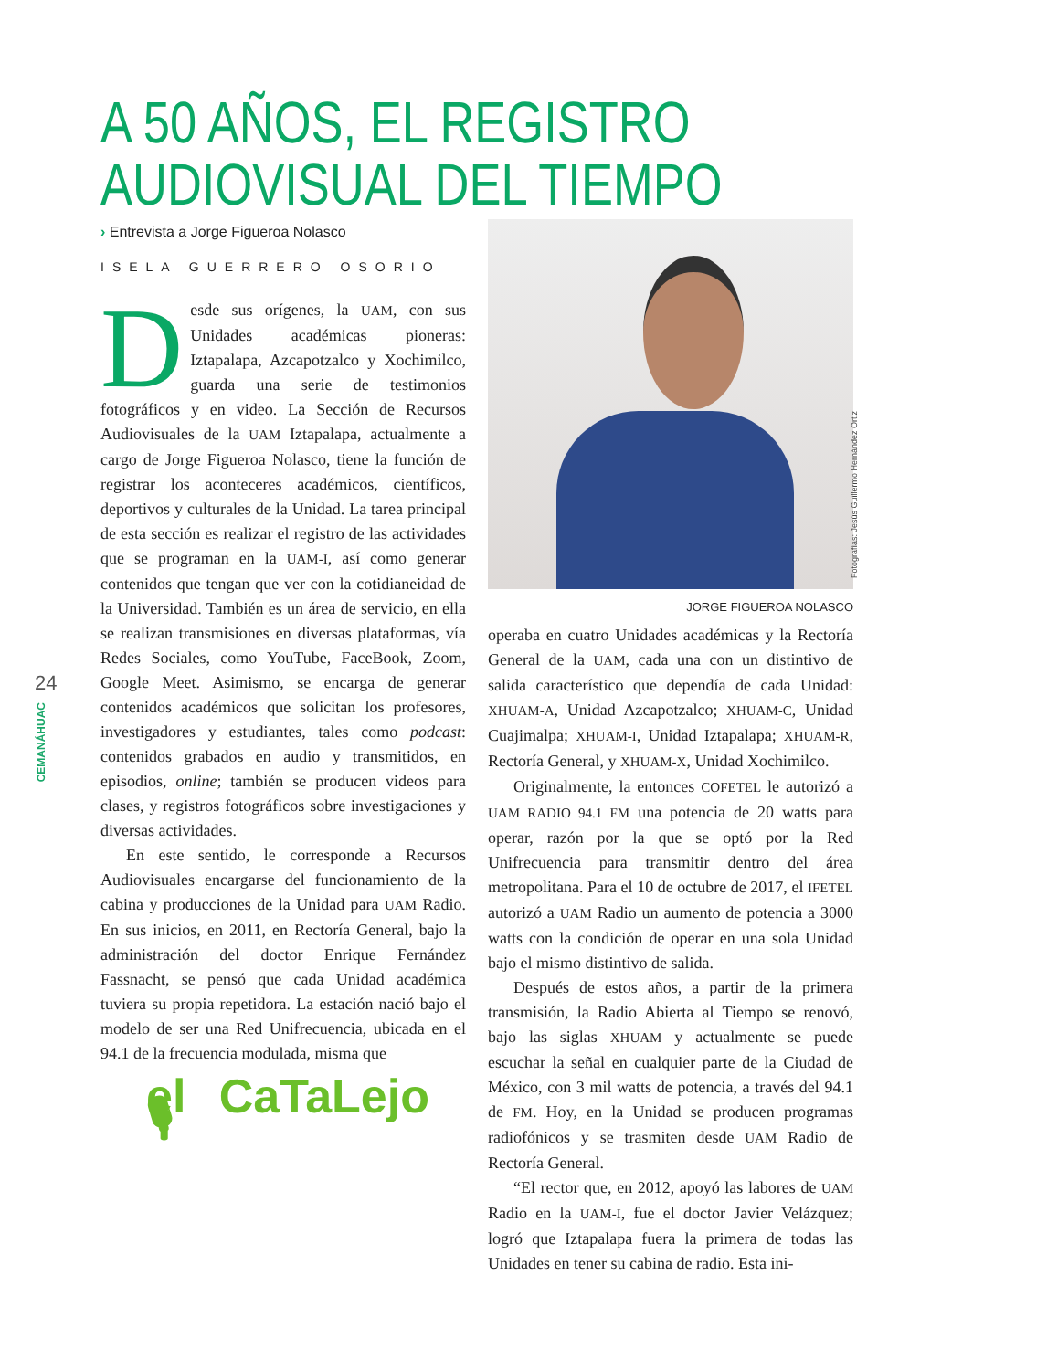24
CEMANÁHUAC
A 50 AÑOS, EL REGISTRO
AUDIOVISUAL DEL TIEMPO
› Entrevista a Jorge Figueroa Nolasco
ISELA GUERRERO OSORIO
Desde sus orígenes, la UAM, con sus Unidades académicas pioneras: Iztapalapa, Azcapotzalco y Xochimilco, guarda una serie de testimonios fotográficos y en video. La Sección de Recursos Audiovisuales de la UAM Iztapalapa, actualmente a cargo de Jorge Figueroa Nolasco, tiene la función de registrar los aconteceres académicos, científicos, deportivos y culturales de la Unidad. La tarea principal de esta sección es realizar el registro de las actividades que se programan en la UAM-I, así como generar contenidos que tengan que ver con la cotidianeidad de la Universidad. También es un área de servicio, en ella se realizan transmisiones en diversas plataformas, vía Redes Sociales, como YouTube, FaceBook, Zoom, Google Meet. Asimismo, se encarga de generar contenidos académicos que solicitan los profesores, investigadores y estudiantes, tales como podcast: contenidos grabados en audio y transmitidos, en episodios, online; también se producen videos para clases, y registros fotográficos sobre investigaciones y diversas actividades.
En este sentido, le corresponde a Recursos Audiovisuales encargarse del funcionamiento de la cabina y producciones de la Unidad para UAM Radio. En sus inicios, en 2011, en Rectoría General, bajo la administración del doctor Enrique Fernández Fassnacht, se pensó que cada Unidad académica tuviera su propia repetidora. La estación nació bajo el modelo de ser una Red Unifrecuencia, ubicada en el 94.1 de la frecuencia modulada, misma que
el CaTaLejo 🎙
JORGE FIGUEROA NOLASCO
operaba en cuatro Unidades académicas y la Rectoría General de la UAM, cada una con un distintivo de salida característico que dependía de cada Unidad: XHUAM-A, Unidad Azcapotzalco; XHUAM-C, Unidad Cuajimalpa; XHUAM-I, Unidad Iztapalapa; XHUAM-R, Rectoría General, y XHUAM-X, Unidad Xochimilco.
Originalmente, la entonces COFETEL le autorizó a UAM RADIO 94.1 FM una potencia de 20 watts para operar, razón por la que se optó por la Red Unifrecuencia para transmitir dentro del área metropolitana. Para el 10 de octubre de 2017, el IFETEL autorizó a UAM Radio un aumento de potencia a 3000 watts con la condición de operar en una sola Unidad bajo el mismo distintivo de salida.
Después de estos años, a partir de la primera transmisión, la Radio Abierta al Tiempo se renovó, bajo las siglas XHUAM y actualmente se puede escuchar la señal en cualquier parte de la Ciudad de México, con 3 mil watts de potencia, a través del 94.1 de FM. Hoy, en la Unidad se producen programas radiofónicos y se trasmiten desde UAM Radio de Rectoría General.
“El rector que, en 2012, apoyó las labores de UAM Radio en la UAM-I, fue el doctor Javier Velázquez; logró que Iztapalapa fuera la primera de todas las Unidades en tener su cabina de radio. Esta ini-
Fotografías: Jesús Guillermo Hernández Ortiz